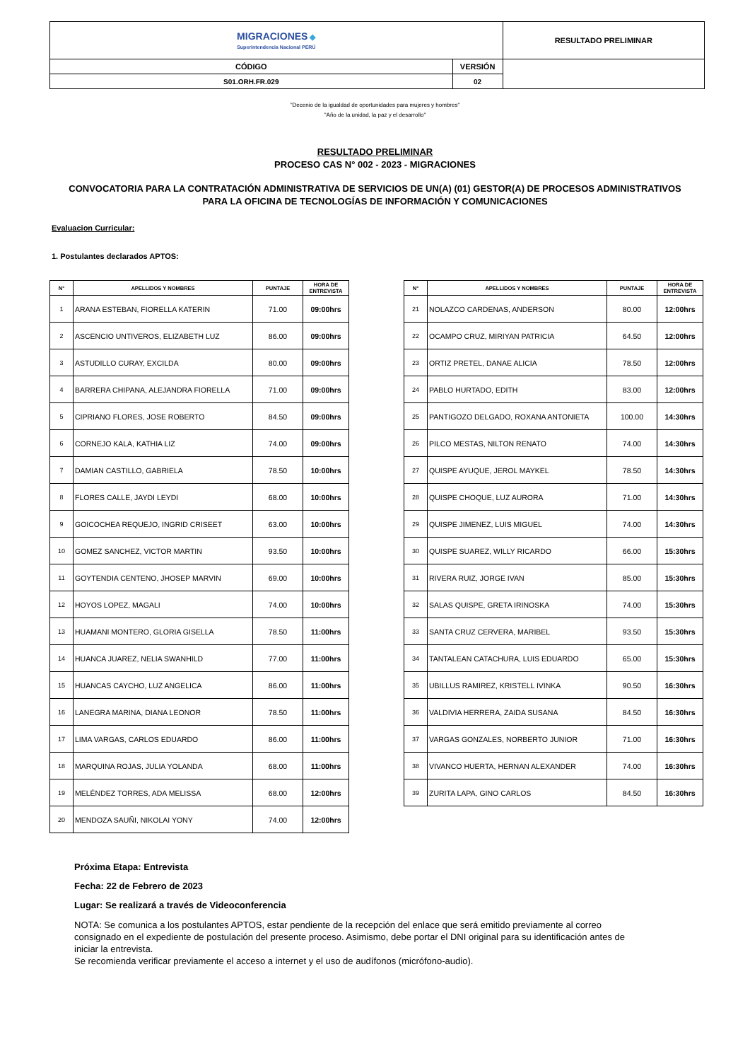| MIGRACIONES ◆ Superintendencia Nacional PERÚ | | RESULTADO PRELIMINAR |
| CÓDIGO | VERSIÓN | |
| S01.ORH.FR.029 | 02 | |
"Decenio de la igualdad de oportunidades para mujeres y hombres"
"Año de la unidad, la paz y el desarrollo"
RESULTADO PRELIMINAR
PROCESO CAS N° 002 - 2023 - MIGRACIONES
CONVOCATORIA PARA LA CONTRATACIÓN ADMINISTRATIVA DE SERVICIOS DE UN(A) (01) GESTOR(A) DE PROCESOS ADMINISTRATIVOS
PARA LA OFICINA DE TECNOLOGÍAS DE INFORMACIÓN Y COMUNICACIONES
Evaluacion Curricular:
1. Postulantes declarados APTOS:
| N° | APELLIDOS Y NOMBRES | PUNTAJE | HORA DE ENTREVISTA |
| --- | --- | --- | --- |
| 1 | ARANA ESTEBAN, FIORELLA KATERIN | 71.00 | 09:00hrs |
| 2 | ASCENCIO UNTIVEROS, ELIZABETH LUZ | 86.00 | 09:00hrs |
| 3 | ASTUDILLO CURAY, EXCILDA | 80.00 | 09:00hrs |
| 4 | BARRERA CHIPANA, ALEJANDRA FIORELLA | 71.00 | 09:00hrs |
| 5 | CIPRIANO FLORES, JOSE ROBERTO | 84.50 | 09:00hrs |
| 6 | CORNEJO KALA, KATHIA LIZ | 74.00 | 09:00hrs |
| 7 | DAMIAN CASTILLO, GABRIELA | 78.50 | 10:00hrs |
| 8 | FLORES CALLE, JAYDI LEYDI | 68.00 | 10:00hrs |
| 9 | GOICOCHEA REQUEJO, INGRID CRISEET | 63.00 | 10:00hrs |
| 10 | GOMEZ SANCHEZ, VICTOR MARTIN | 93.50 | 10:00hrs |
| 11 | GOYTENDIA CENTENO, JHOSEP MARVIN | 69.00 | 10:00hrs |
| 12 | HOYOS LOPEZ, MAGALI | 74.00 | 10:00hrs |
| 13 | HUAMANI MONTERO, GLORIA GISELLA | 78.50 | 11:00hrs |
| 14 | HUANCA JUAREZ, NELIA SWANHILD | 77.00 | 11:00hrs |
| 15 | HUANCAS CAYCHO, LUZ ANGELICA | 86.00 | 11:00hrs |
| 16 | LANEGRA MARINA, DIANA LEONOR | 78.50 | 11:00hrs |
| 17 | LIMA VARGAS, CARLOS EDUARDO | 86.00 | 11:00hrs |
| 18 | MARQUINA ROJAS, JULIA YOLANDA | 68.00 | 11:00hrs |
| 19 | MELÉNDEZ TORRES, ADA MELISSA | 68.00 | 12:00hrs |
| 20 | MENDOZA SAUÑI, NIKOLAI YONY | 74.00 | 12:00hrs |
| N° | APELLIDOS Y NOMBRES | PUNTAJE | HORA DE ENTREVISTA |
| --- | --- | --- | --- |
| 21 | NOLAZCO CARDENAS, ANDERSON | 80.00 | 12:00hrs |
| 22 | OCAMPO CRUZ, MIRIYAN PATRICIA | 64.50 | 12:00hrs |
| 23 | ORTIZ PRETEL, DANAE ALICIA | 78.50 | 12:00hrs |
| 24 | PABLO HURTADO, EDITH | 83.00 | 12:00hrs |
| 25 | PANTIGOZO DELGADO, ROXANA ANTONIETA | 100.00 | 14:30hrs |
| 26 | PILCO MESTAS, NILTON RENATO | 74.00 | 14:30hrs |
| 27 | QUISPE AYUQUE, JEROL MAYKEL | 78.50 | 14:30hrs |
| 28 | QUISPE CHOQUE, LUZ AURORA | 71.00 | 14:30hrs |
| 29 | QUISPE JIMENEZ, LUIS MIGUEL | 74.00 | 14:30hrs |
| 30 | QUISPE SUAREZ, WILLY RICARDO | 66.00 | 15:30hrs |
| 31 | RIVERA RUIZ, JORGE IVAN | 85.00 | 15:30hrs |
| 32 | SALAS QUISPE, GRETA IRINOSKA | 74.00 | 15:30hrs |
| 33 | SANTA CRUZ CERVERA, MARIBEL | 93.50 | 15:30hrs |
| 34 | TANTALEAN CATACHURA, LUIS EDUARDO | 65.00 | 15:30hrs |
| 35 | UBILLUS RAMIREZ, KRISTELL IVINKA | 90.50 | 16:30hrs |
| 36 | VALDIVIA HERRERA, ZAIDA SUSANA | 84.50 | 16:30hrs |
| 37 | VARGAS GONZALES, NORBERTO JUNIOR | 71.00 | 16:30hrs |
| 38 | VIVANCO HUERTA, HERNAN ALEXANDER | 74.00 | 16:30hrs |
| 39 | ZURITA LAPA, GINO CARLOS | 84.50 | 16:30hrs |
Próxima Etapa: Entrevista
Fecha: 22 de Febrero de 2023
Lugar: Se realizará a través de Videoconferencia
NOTA: Se comunica a los postulantes APTOS, estar pendiente de la recepción del enlace que será emitido previamente al correo consignado en el expediente de postulación del presente proceso. Asimismo, debe portar el DNI original para su identificación antes de iniciar la entrevista.
Se recomienda verificar previamente el acceso a internet y el uso de audífonos (micrófono-audio).